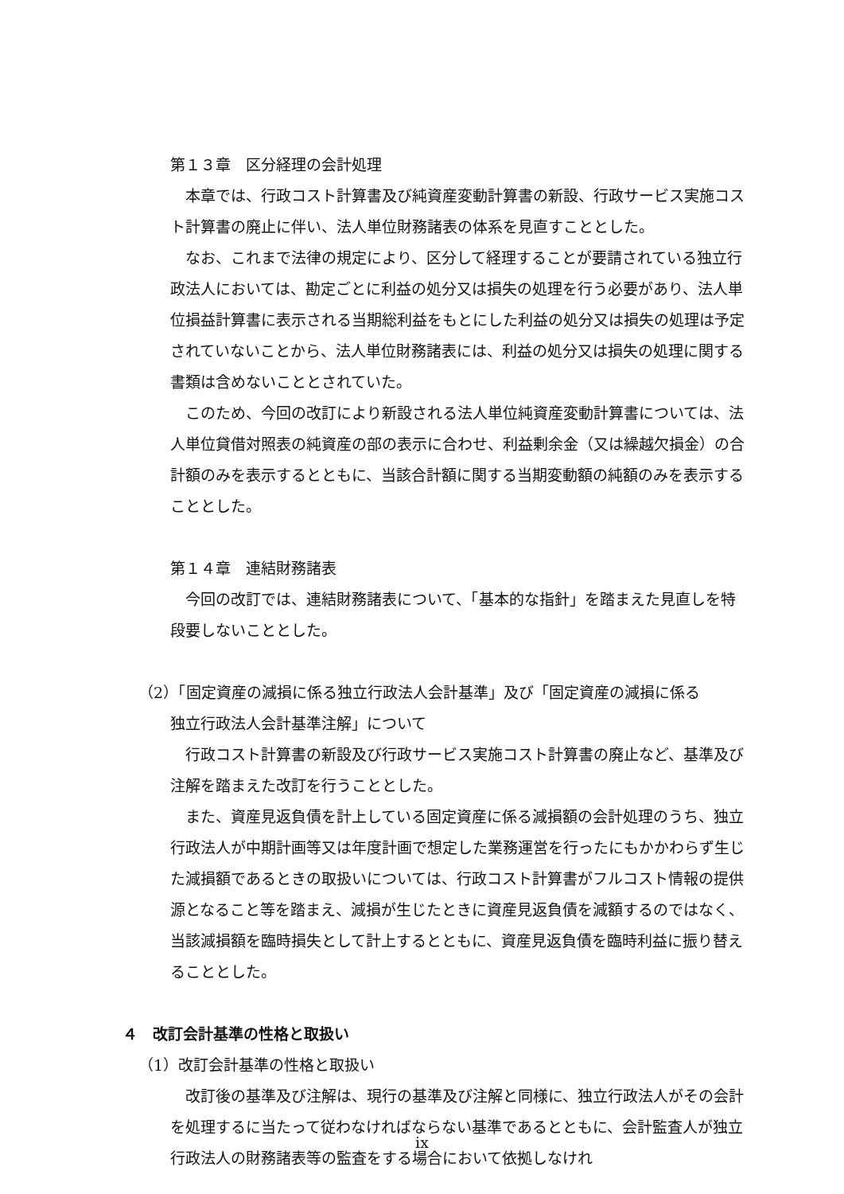第１３章　区分経理の会計処理
本章では、行政コスト計算書及び純資産変動計算書の新設、行政サービス実施コスト計算書の廃止に伴い、法人単位財務諸表の体系を見直すこととした。
なお、これまで法律の規定により、区分して経理することが要請されている独立行政法人においては、勘定ごとに利益の処分又は損失の処理を行う必要があり、法人単位損益計算書に表示される当期総利益をもとにした利益の処分又は損失の処理は予定されていないことから、法人単位財務諸表には、利益の処分又は損失の処理に関する書類は含めないこととされていた。
このため、今回の改訂により新設される法人単位純資産変動計算書については、法人単位貸借対照表の純資産の部の表示に合わせ、利益剰余金（又は繰越欠損金）の合計額のみを表示するとともに、当該合計額に関する当期変動額の純額のみを表示することとした。
第１４章　連結財務諸表
今回の改訂では、連結財務諸表について、「基本的な指針」を踏まえた見直しを特段要しないこととした。
（2）「固定資産の減損に係る独立行政法人会計基準」及び「固定資産の減損に係る
独立行政法人会計基準注解」について
行政コスト計算書の新設及び行政サービス実施コスト計算書の廃止など、基準及び注解を踏まえた改訂を行うこととした。
また、資産見返負債を計上している固定資産に係る減損額の会計処理のうち、独立行政法人が中期計画等又は年度計画で想定した業務運営を行ったにもかかわらず生じた減損額であるときの取扱いについては、行政コスト計算書がフルコスト情報の提供源となること等を踏まえ、減損が生じたときに資産見返負債を減額するのではなく、当該減損額を臨時損失として計上するとともに、資産見返負債を臨時利益に振り替えることとした。
４　改訂会計基準の性格と取扱い
（1）改訂会計基準の性格と取扱い
改訂後の基準及び注解は、現行の基準及び注解と同様に、独立行政法人がその会計を処理するに当たって従わなければならない基準であるとともに、会計監査人が独立行政法人の財務諸表等の監査をする場合において依拠しなけれ
ix